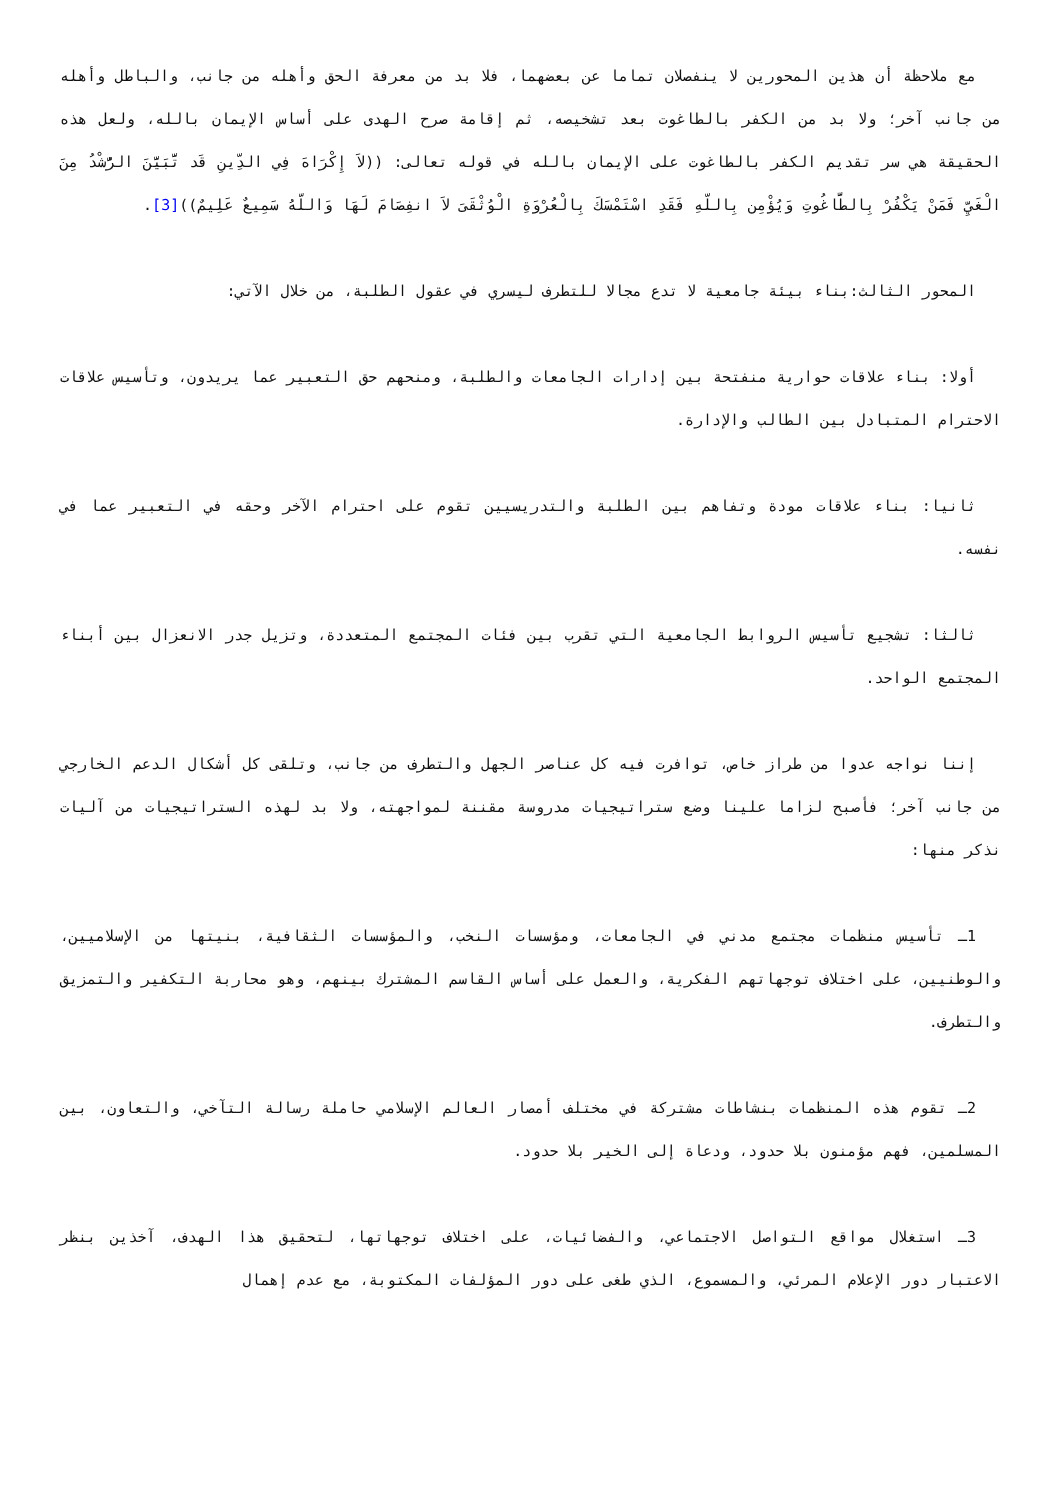مع ملاحظة أن هذين المحورين لا ينفصلان تماما عن بعضهما، فلا بد من معرفة الحق وأهله من جانب، والباطل وأهله من جانب آخر؛ ولا بد من الكفر بالطاغوت بعد تشخيصه، ثم إقامة صرح الهدى على أساس الإيمان بالله، ولعل هذه الحقيقة هي سر تقديم الكفر بالطاغوت على الإيمان بالله في قوله تعالى: ((لاَ إِكْرَاهَ فِي الدِّينِ قَد تَّبَيَّنَ الرُّشْدُ مِنَ الْغَيِّ فَمَنْ يَكْفُرْ بِالطَّاغُوتِ وَيُؤْمِن بِاللّهِ فَقَدِ اسْتَمْسَكَ بِالْعُرْوَةِ الْوُثْقَىَ لاَ انفِصَامَ لَهَا وَاللّهُ سَمِيعٌ عَلِيمٌ))[3].
المحور الثالث:بناء بيئة جامعية لا تدع مجالا للتطرف ليسري في عقول الطلبة، من خلال الآتي:
أولا: بناء علاقات حوارية منفتحة بين إدارات الجامعات والطلبة، ومنحهم حق التعبير عما يريدون، وتأسيس علاقات الاحترام المتبادل بين الطالب والإدارة.
ثانيا: بناء علاقات مودة وتفاهم بين الطلبة والتدريسيين تقوم على احترام الآخر وحقه في التعبير عما في نفسه.
ثالثا: تشجيع تأسيس الروابط الجامعية التي تقرب بين فئات المجتمع المتعددة، وتزيل جدر الانعزال بين أبناء المجتمع الواحد.
إننا نواجه عدوا من طراز خاص، توافرت فيه كل عناصر الجهل والتطرف من جانب، وتلقى كل أشكال الدعم الخارجي من جانب آخر؛ فأصبح لزاما علينا وضع ستراتيجيات مدروسة مقننة لمواجهته، ولا بد لهذه الستراتيجيات من آليات نذكر منها:
1ـ تأسيس منظمات مجتمع مدني في الجامعات، ومؤسسات النخب، والمؤسسات الثقافية، بنيتها من الإسلاميين، والوطنيين، على اختلاف توجهاتهم الفكرية، والعمل على أساس القاسم المشترك بينهم، وهو محاربة التكفير والتمزيق والتطرف.
2ـ تقوم هذه المنظمات بنشاطات مشتركة في مختلف أمصار العالم الإسلامي حاملة رسالة التآخي، والتعاون، بين المسلمين، فهم مؤمنون بلا حدود، ودعاة إلى الخير بلا حدود.
3ـ استغلال مواقع التواصل الاجتماعي، والفضائيات، على اختلاف توجهاتها، لتحقيق هذا الهدف، آخذين بنظر الاعتبار دور الإعلام المرئي، والمسموع، الذي طغى على دور المؤلفات المكتوبة، مع عدم إهمال